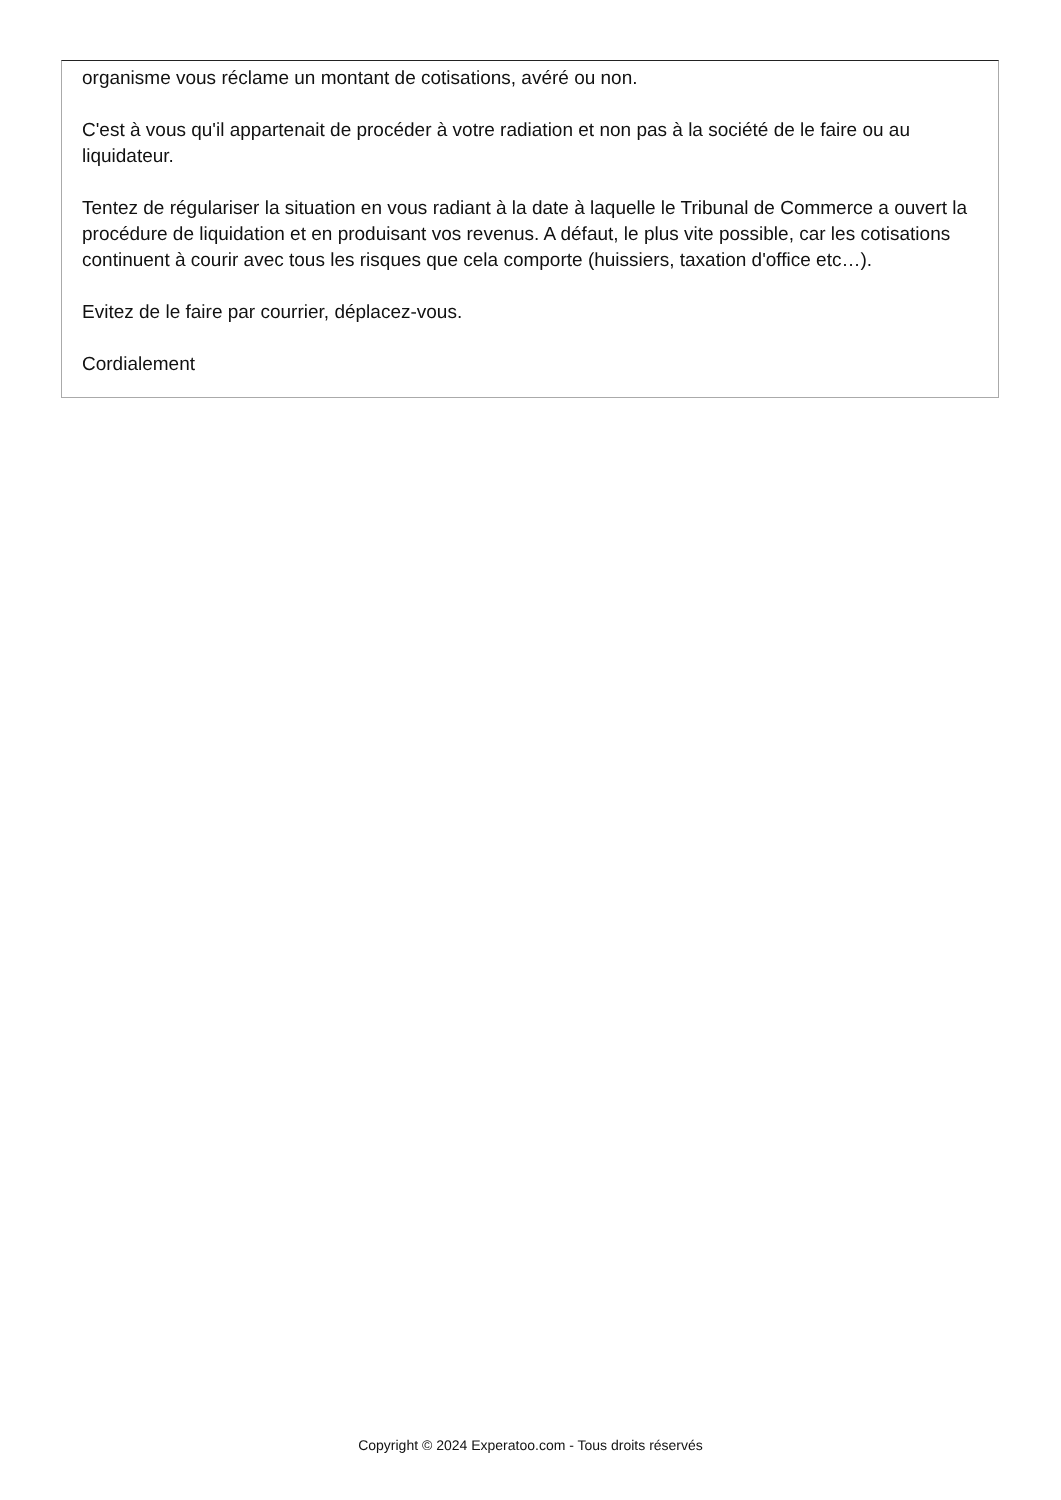organisme vous réclame un montant de cotisations, avéré ou non.
C'est à vous qu'il appartenait de procéder à votre radiation et non pas à la société de le faire ou au liquidateur.
Tentez de régulariser la situation en vous radiant à la date à laquelle le Tribunal de Commerce a ouvert la procédure de liquidation et en produisant vos revenus. A défaut, le plus vite possible, car les cotisations continuent à courir avec tous les risques que cela comporte (huissiers, taxation d'office etc…).
Evitez de le faire par courrier, déplacez-vous.
Cordialement
Copyright © 2024 Experatoo.com - Tous droits réservés